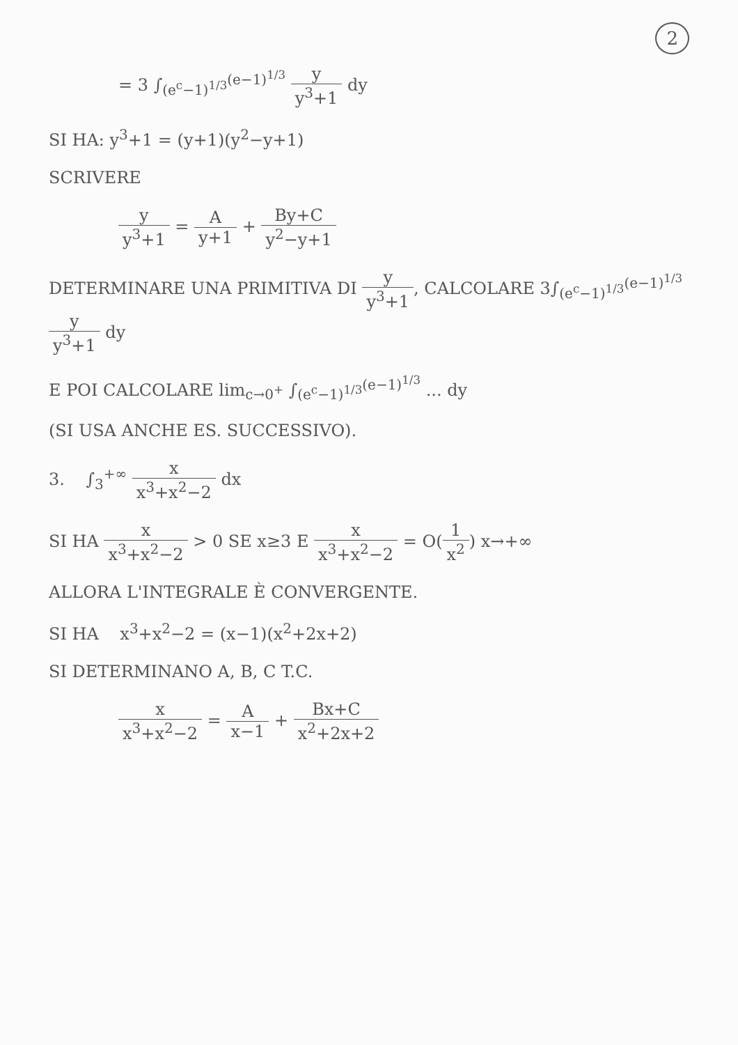2
= 3 ∫<sub>(e<sup>c</sup>−1)<sup>1/3</sup></sub><sup>(e−1)<sup>1/3</sup></sup> y y<sup>3</sup>+1 dy
SI HA: y<sup>3</sup>+1 = (y+1)(y<sup>2</sup>−y+1)
SCRIVERE
y y<sup>3</sup>+1 = A y+1 + By+C y<sup>2</sup>−y+1
DETERMINARE UNA PRIMITIVA DI y y<sup>3</sup>+1, CALCOLARE 3∫<sub>(e<sup>c</sup>−1)<sup>1/3</sup></sub><sup>(e−1)<sup>1/3</sup></sup> y y<sup>3</sup>+1 dy
E POI CALCOLARE lim<sub>c→0<sup>+</sup></sub> ∫<sub>(e<sup>c</sup>−1)<sup>1/3</sup></sub><sup>(e−1)<sup>1/3</sup></sup> ... dy
(SI USA ANCHE ES. SUCCESSIVO).
3. ∫<sub>3</sub><sup>+∞</sup> x x<sup>3</sup>+x<sup>2</sup>−2 dx
SI HA x x<sup>3</sup>+x<sup>2</sup>−2 > 0 SE x≥3 E x x<sup>3</sup>+x<sup>2</sup>−2 = O(1 x<sup>2</sup>) x→+∞
ALLORA L'INTEGRALE È CONVERGENTE.
SI HA x<sup>3</sup>+x<sup>2</sup>−2 = (x−1)(x<sup>2</sup>+2x+2)
SI DETERMINANO A, B, C T.C.
x x<sup>3</sup>+x<sup>2</sup>−2 = A x−1 + Bx+C x<sup>2</sup>+2x+2